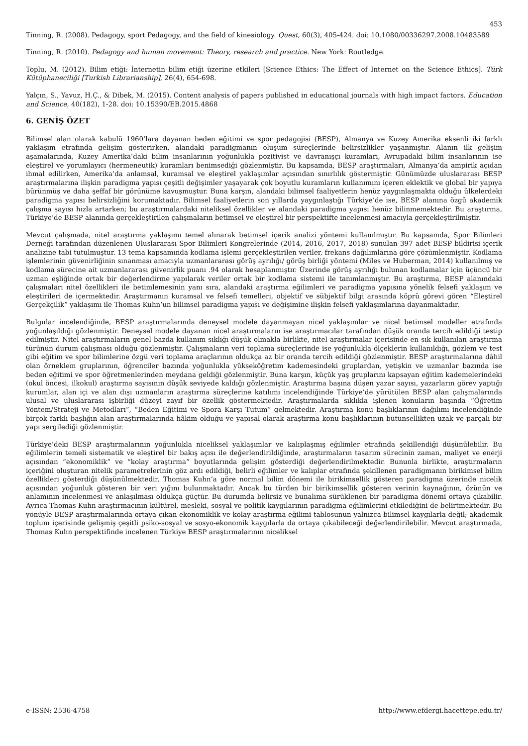453
Tinning, R. (2008). Pedagogy, sport Pedagogy, and the field of kinesiology. Quest, 60(3), 405-424. doi: 10.1080/00336297.2008.10483589
Tinning, R. (2010). Pedagogy and human movement: Theory, research and practice. New York: Routledge.
Toplu, M. (2012). Bilim etiği: İnternetin bilim etiği üzerine etkileri [Science Ethics: The Effect of Internet on the Science Ethics]. Türk Kütüphaneciliği [Turkish Librarianship], 26(4), 654-698.
Yalçın, S., Yavuz, H.Ç., & Dibek, M. (2015). Content analysis of papers published in educational journals with high impact factors. Education and Science, 40(182), 1-28. doi: 10.15390/EB.2015.4868
6. GENİŞ ÖZET
Bilimsel alan olarak kabulü 1960’lara dayanan beden eğitimi ve spor pedagojisi (BESP), Almanya ve Kuzey Amerika eksenli iki farklı yaklaşım etrafında gelişim gösterirken, alandaki paradigmanın oluşum süreçlerinde belirsizlikler yaşanmıştır. Alanın ilk gelişim aşamalarında, Kuzey Amerika’daki bilim insanlarının yoğunlukla pozitivist ve davranışçı kuramları, Avrupadaki bilim insanlarının ise eleştirel ve yorumlayıcı (hermeneutik) kuramları benimsediği gözlenmiştir. Bu kapsamda, BESP araştırmaları, Almanya’da ampirik açıdan ihmal edilirken, Amerika’da anlamsal, kuramsal ve eleştirel yaklaşımlar açısından sınırlılık göstermiştir. Günümüzde uluslararası BESP araştırmalarına ilişkin paradigma yapısı çeşitli değişimler yaşayarak çok boyutlu kuramların kullanımını içeren eklektik ve global bir yapıya bürünmüş ve daha şeffaf bir görünüme kavuşmuştur. Buna karşın, alandaki bilimsel faaliyetlerin henüz yaygınlaşmakta olduğu ülkelerdeki paradigma yapısı belirsizliğini korumaktadır. Bilimsel faaliyetlerin son yıllarda yaygınlaştığı Türkiye’de ise, BESP alanına özgü akademik çalışma sayısı hızla artarken; bu araştırmalardaki niteliksel özellikler ve alandaki paradigma yapısı henüz bilinmemektedir. Bu araştırma, Türkiye’de BESP alanında gerçekleştirilen çalışmaların betimsel ve eleştirel bir perspektifte incelenmesi amacıyla gerçekleştirilmiştir.
Mevcut çalışmada, nitel araştırma yaklaşımı temel alınarak betimsel içerik analizi yöntemi kullanılmıştır. Bu kapsamda, Spor Bilimleri Derneği tarafından düzenlenen Uluslararası Spor Bilimleri Kongrelerinde (2014, 2016, 2017, 2018) sunulan 397 adet BESP bildirisi içerik analizine tabi tutulmuştur. 13 tema kapsamında kodlama işlemi gerçekleştirilen veriler, frekans dağılımlarına göre çözümlenmiştir. Kodlama işlemlerinin güvenirliğinin sınanması amacıyla uzmanlararası görüş ayrılığı/ görüş birliği yöntemi (Miles ve Huberman, 2014) kullanılmış ve kodlama sürecine ait uzmanlararası güvenirlik puanı .94 olarak hesaplanmıştır. Üzerinde görüş ayrılığı bulunan kodlamalar için üçüncü bir uzman eşliğinde ortak bir değerlendirme yapılarak veriler ortak bir kodlama sistemi ile tanımlanmıştır. Bu araştırma, BESP alanındaki çalışmaları nitel özellikleri ile betimlemesinin yanı sıra, alandaki araştırma eğilimleri ve paradigma yapısına yönelik felsefi yaklaşım ve eleştirileri de içermektedir. Araştırmanın kuramsal ve felsefi temelleri, objektif ve sübjektif bilgi arasında köprü görevi gören “Eleştirel Gerçekçilik” yaklaşımı ile Thomas Kuhn’un bilimsel paradigma yapısı ve değişimine ilişkin felsefi yaklaşımlarına dayanmaktadır.
Bulgular incelendiğinde, BESP araştırmalarında deneysel modele dayanmayan nicel yaklaşımlar ve nicel betimsel modeller etrafında yoğunlaşıldığı gözlenmiştir. Deneysel modele dayanan nicel araştırmaların ise araştırmacılar tarafından düşük oranda tercih edildiği testip edilmiştir. Nitel araştırmaların genel bazda kullanım sıklığı düşük olmakla birlikte, nitel araştırmalar içerisinde en sık kullanılan araştırma türünün durum çalışması olduğu gözlenmiştir. Çalışmaların veri toplama süreçlerinde ise yoğunlukla ölçeklerin kullanıldığı, gözlem ve test gibi eğitim ve spor bilimlerine özgü veri toplama araçlarının oldukça az bir oranda tercih edildiği gözlenmiştir. BESP araştırmalarına dâhil olan örneklem gruplarının, öğrenciler bazında yoğunlukla yükseköğretim kademesindeki gruplardan, yetişkin ve uzmanlar bazında ise beden eğitimi ve spor öğretmenlerinden meydana geldiği gözlenmiştir. Buna karşın, küçük yaş gruplarını kapsayan eğitim kademelerindeki (okul öncesi, ilkokul) araştırma sayısının düşük seviyede kaldığı gözlenmiştir. Araştırma başına düşen yazar sayısı, yazarların görev yaptığı kurumlar, alan içi ve alan dışı uzmanların araştırma süreçlerine katılımı incelendiğinde Türkiye’de yürütülen BESP alan çalışmalarında ulusal ve uluslararası işbirliği düzeyi zayıf bir özellik göstermektedir. Araştırmalarda sıklıkla işlenen konuların başında “Öğretim Yöntem/Strateji ve Metodları”, “Beden Eğitimi ve Spora Karşı Tutum” gelmektedir. Araştırma konu başlıklarının dağılımı incelendiğinde birçok farklı başlığın alan araştırmalarında hâkim olduğu ve yapısal olarak araştırma konu başlıklarının bütünsellikten uzak ve parçalı bir yapı sergilediği gözlenmiştir.
Türkiye’deki BESP araştırmalarının yoğunlukla niceliksel yaklaşımlar ve kalıplaşmış eğilimler etrafında şekillendiği düşünülebilir. Bu eğilimlerin temeli sistematik ve eleştirel bir bakış açısı ile değerlendirildiğinde, araştırmaların tasarım sürecinin zaman, maliyet ve enerji açısından “ekonomiklik” ve “kolay araştırma” boyutlarında gelişim gösterdiği değerlendirilmektedir. Bununla birlikte, araştırmaların içeriğini oluşturan nitelik parametrelerinin göz ardı edildiği, belirli eğilimler ve kalıplar etrafında şekillenen paradigmanın birikimsel bilim özellikleri gösterdiği düşünülmektedir. Thomas Kuhn’a göre normal bilim dönemi ile birikimsellik gösteren paradigma üzerinde nicelik açısından yoğunluk gösteren bir veri yığını bulunmaktadır. Ancak bu türden bir birikimsellik gösteren verinin kaynağının, özünün ve anlamının incelenmesi ve anlaşılması oldukça güçtür. Bu durumda belirsiz ve bunalıma sürüklenen bir paradigma dönemi ortaya çıkabilir. Ayrıca Thomas Kuhn araştırmacının kültürel, mesleki, sosyal ve politik kaygılarının paradigma eğilimlerini etkilediğini de belirtmektedir. Bu yönüyle BESP araştırmalarında ortaya çıkan ekonomiklik ve kolay araştırma eğilimi tablosunun yalnızca bilimsel kaygılarla değil; akademik toplum içerisinde gelişmiş çeşitli psiko-sosyal ve sosyo-ekonomik kaygılarla da ortaya çıkabileceği değerlendirilebilir. Mevcut araştırmada, Thomas Kuhn perspektifinde incelenen Türkiye BESP araştırmalarının niceliksel
e-ISSN: 2536-4758 http://www.efdergi.hacettepe.edu.tr/